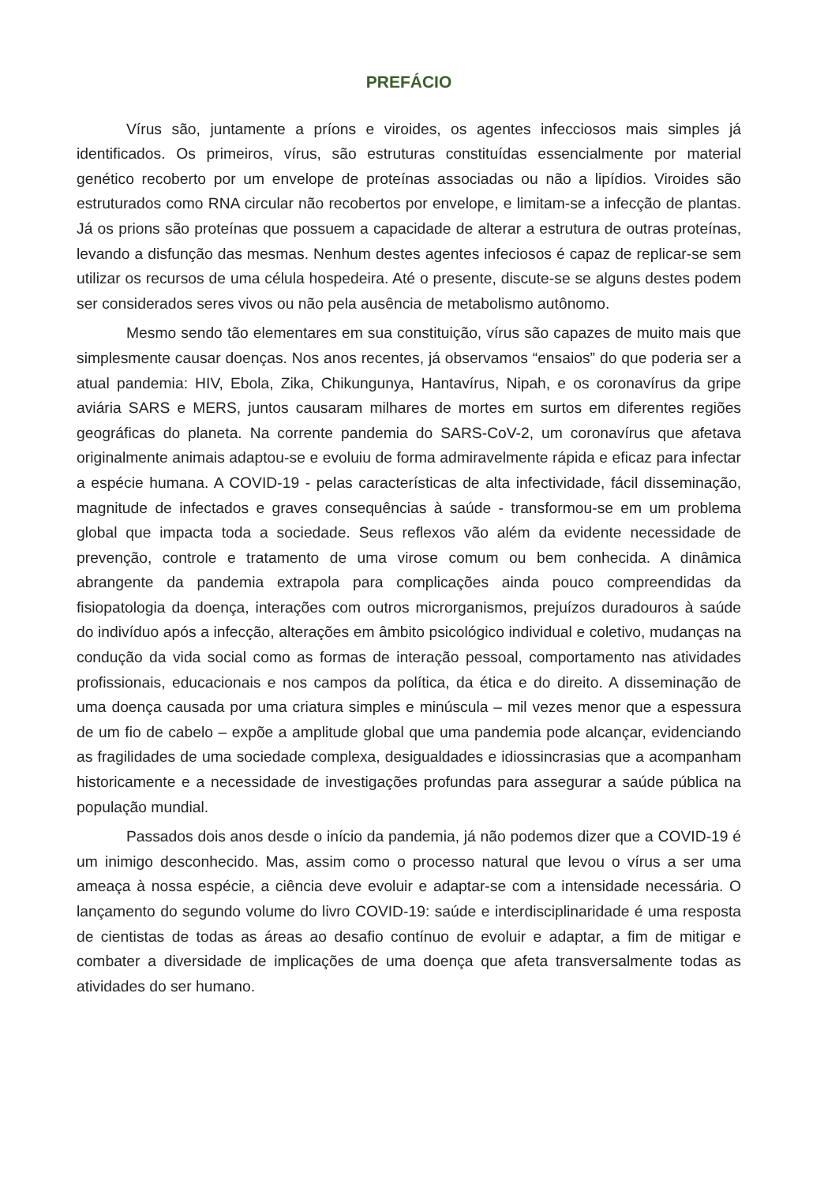PREFÁCIO
Vírus são, juntamente a príons e viroides, os agentes infecciosos mais simples já identificados. Os primeiros, vírus, são estruturas constituídas essencialmente por material genético recoberto por um envelope de proteínas associadas ou não a lipídios. Viroides são estruturados como RNA circular não recobertos por envelope, e limitam-se a infecção de plantas. Já os prions são proteínas que possuem a capacidade de alterar a estrutura de outras proteínas, levando a disfunção das mesmas. Nenhum destes agentes infeciosos é capaz de replicar-se sem utilizar os recursos de uma célula hospedeira. Até o presente, discute-se se alguns destes podem ser considerados seres vivos ou não pela ausência de metabolismo autônomo.
Mesmo sendo tão elementares em sua constituição, vírus são capazes de muito mais que simplesmente causar doenças. Nos anos recentes, já observamos “ensaios” do que poderia ser a atual pandemia: HIV, Ebola, Zika, Chikungunya, Hantavírus, Nipah, e os coronavírus da gripe aviária SARS e MERS, juntos causaram milhares de mortes em surtos em diferentes regiões geográficas do planeta. Na corrente pandemia do SARS-CoV-2, um coronavírus que afetava originalmente animais adaptou-se e evoluiu de forma admiravelmente rápida e eficaz para infectar a espécie humana. A COVID-19 - pelas características de alta infectividade, fácil disseminação, magnitude de infectados e graves consequências à saúde - transformou-se em um problema global que impacta toda a sociedade. Seus reflexos vão além da evidente necessidade de prevenção, controle e tratamento de uma virose comum ou bem conhecida. A dinâmica abrangente da pandemia extrapola para complicações ainda pouco compreendidas da fisiopatologia da doença, interações com outros microrganismos, prejuízos duradouros à saúde do indivíduo após a infecção, alterações em âmbito psicológico individual e coletivo, mudanças na condução da vida social como as formas de interação pessoal, comportamento nas atividades profissionais, educacionais e nos campos da política, da ética e do direito. A disseminação de uma doença causada por uma criatura simples e minúscula – mil vezes menor que a espessura de um fio de cabelo – expõe a amplitude global que uma pandemia pode alcançar, evidenciando as fragilidades de uma sociedade complexa, desigualdades e idiossincrasias que a acompanham historicamente e a necessidade de investigações profundas para assegurar a saúde pública na população mundial.
Passados dois anos desde o início da pandemia, já não podemos dizer que a COVID-19 é um inimigo desconhecido. Mas, assim como o processo natural que levou o vírus a ser uma ameaça à nossa espécie, a ciência deve evoluir e adaptar-se com a intensidade necessária. O lançamento do segundo volume do livro COVID-19: saúde e interdisciplinaridade é uma resposta de cientistas de todas as áreas ao desafio contínuo de evoluir e adaptar, a fim de mitigar e combater a diversidade de implicações de uma doença que afeta transversalmente todas as atividades do ser humano.